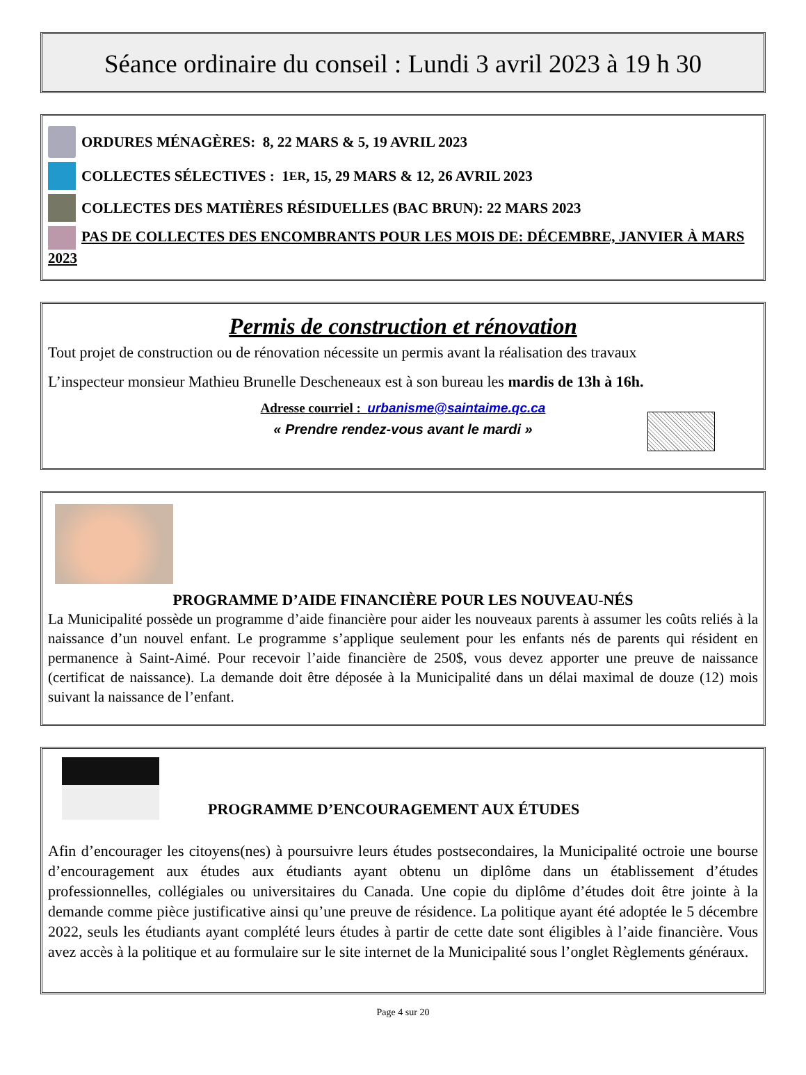Séance ordinaire du conseil : Lundi 3 avril 2023 à 19 h 30
ORDURES MÉNAGÈRES: 8, 22 MARS & 5, 19 AVRIL 2023
COLLECTES SÉLECTIVES : 1<sup>ER</sup>, 15, 29 MARS & 12, 26 AVRIL 2023
COLLECTES DES MATIÈRES RÉSIDUELLES (BAC BRUN): 22 MARS 2023
PAS DE COLLECTES DES ENCOMBRANTS POUR LES MOIS DE: DÉCEMBRE, JANVIER À MARS 2023
Permis de construction et rénovation
Tout projet de construction ou de rénovation nécessite un permis avant la réalisation des travaux
L’inspecteur monsieur Mathieu Brunelle Descheneaux est à son bureau les mardis de 13h à 16h.
Adresse courriel : urbanisme@saintaime.qc.ca
« Prendre rendez-vous avant le mardi »
PROGRAMME D’AIDE FINANCIÈRE POUR LES NOUVEAU-NÉS
La Municipalité possède un programme d’aide financière pour aider les nouveaux parents à assumer les coûts reliés à la naissance d’un nouvel enfant. Le programme s’applique seulement pour les enfants nés de parents qui résident en permanence à Saint-Aimé. Pour recevoir l’aide financière de 250$, vous devez apporter une preuve de naissance (certificat de naissance). La demande doit être déposée à la Municipalité dans un délai maximal de douze (12) mois suivant la naissance de l’enfant.
PROGRAMME D’ENCOURAGEMENT AUX ÉTUDES
Afin d’encourager les citoyens(nes) à poursuivre leurs études postsecondaires, la Municipalité octroie une bourse d’encouragement aux études aux étudiants ayant obtenu un diplôme dans un établissement d’études professionnelles, collégiales ou universitaires du Canada. Une copie du diplôme d’études doit être jointe à la demande comme pièce justificative ainsi qu’une preuve de résidence. La politique ayant été adoptée le 5 décembre 2022, seuls les étudiants ayant complété leurs études à partir de cette date sont éligibles à l’aide financière. Vous avez accès à la politique et au formulaire sur le site internet de la Municipalité sous l’onglet Règlements généraux.
Page 4 sur 20